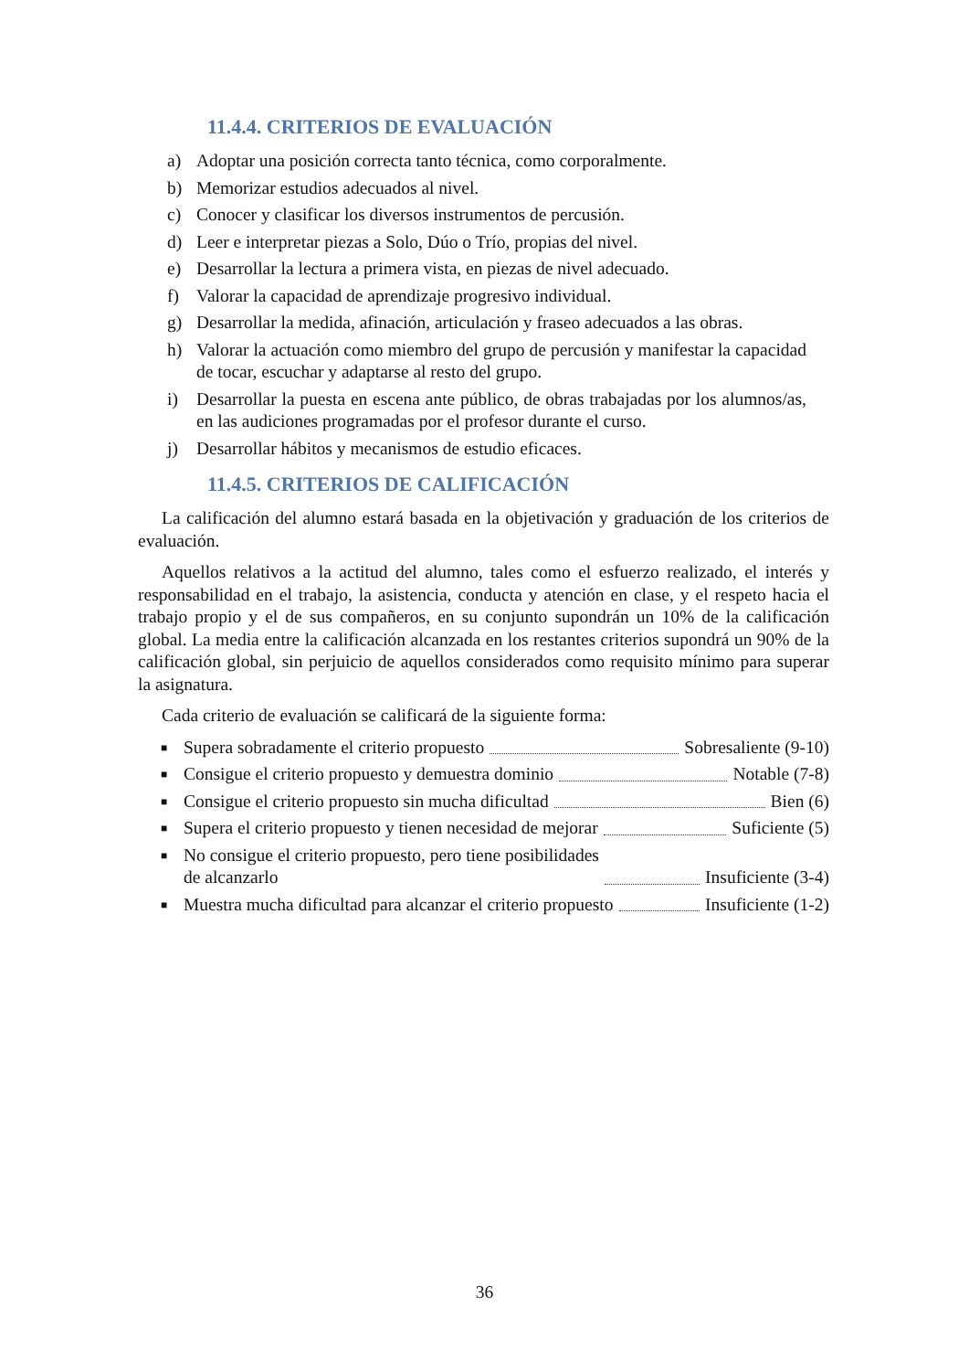11.4.4. CRITERIOS DE EVALUACIÓN
a) Adoptar una posición correcta tanto técnica, como corporalmente.
b) Memorizar estudios adecuados al nivel.
c) Conocer y clasificar los diversos instrumentos de percusión.
d) Leer e interpretar piezas a Solo, Dúo o Trío, propias del nivel.
e) Desarrollar la lectura a primera vista, en piezas de nivel adecuado.
f) Valorar la capacidad de aprendizaje progresivo individual.
g) Desarrollar la medida, afinación, articulación y fraseo adecuados a las obras.
h) Valorar la actuación como miembro del grupo de percusión y manifestar la capacidad de tocar, escuchar y adaptarse al resto del grupo.
i) Desarrollar la puesta en escena ante público, de obras trabajadas por los alumnos/as, en las audiciones programadas por el profesor durante el curso.
j) Desarrollar hábitos y mecanismos de estudio eficaces.
11.4.5. CRITERIOS DE CALIFICACIÓN
La calificación del alumno estará basada en la objetivación y graduación de los criterios de evaluación.
Aquellos relativos a la actitud del alumno, tales como el esfuerzo realizado, el interés y responsabilidad en el trabajo, la asistencia, conducta y atención en clase, y el respeto hacia el trabajo propio y el de sus compañeros, en su conjunto supondrán un 10% de la calificación global. La media entre la calificación alcanzada en los restantes criterios supondrá un 90% de la calificación global, sin perjuicio de aquellos considerados como requisito mínimo para superar la asignatura.
Cada criterio de evaluación se calificará de la siguiente forma:
■ Supera sobradamente el criterio propuesto Sobresaliente (9-10)
■ Consigue el criterio propuesto y demuestra dominio Notable (7-8)
■ Consigue el criterio propuesto sin mucha dificultad Bien (6)
■ Supera el criterio propuesto y tienen necesidad de mejorar Suficiente (5)
■ No consigue el criterio propuesto, pero tiene posibilidades
de alcanzarlo Insuficiente (3-4)
■ Muestra mucha dificultad para alcanzar el criterio propuesto Insuficiente (1-2)
36